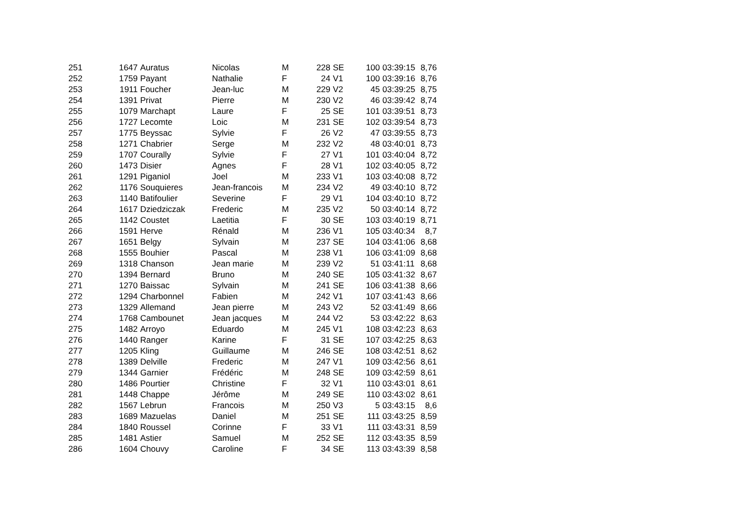| 251 | 1647 | Auratus | Nicolas | M | 228 | SE | 100 | 03:39:15 | 8,76 |
| 252 | 1759 | Payant | Nathalie | F | 24 | V1 | 100 | 03:39:16 | 8,76 |
| 253 | 1911 | Foucher | Jean-luc | M | 229 | V2 | 45 | 03:39:25 | 8,75 |
| 254 | 1391 | Privat | Pierre | M | 230 | V2 | 46 | 03:39:42 | 8,74 |
| 255 | 1079 | Marchapt | Laure | F | 25 | SE | 101 | 03:39:51 | 8,73 |
| 256 | 1727 | Lecomte | Loic | M | 231 | SE | 102 | 03:39:54 | 8,73 |
| 257 | 1775 | Beyssac | Sylvie | F | 26 | V2 | 47 | 03:39:55 | 8,73 |
| 258 | 1271 | Chabrier | Serge | M | 232 | V2 | 48 | 03:40:01 | 8,73 |
| 259 | 1707 | Courally | Sylvie | F | 27 | V1 | 101 | 03:40:04 | 8,72 |
| 260 | 1473 | Disier | Agnes | F | 28 | V1 | 102 | 03:40:05 | 8,72 |
| 261 | 1291 | Piganiol | Joel | M | 233 | V1 | 103 | 03:40:08 | 8,72 |
| 262 | 1176 | Souquieres | Jean-francois | M | 234 | V2 | 49 | 03:40:10 | 8,72 |
| 263 | 1140 | Batifoulier | Severine | F | 29 | V1 | 104 | 03:40:10 | 8,72 |
| 264 | 1617 | Dziedziczak | Frederic | M | 235 | V2 | 50 | 03:40:14 | 8,72 |
| 265 | 1142 | Coustet | Laetitia | F | 30 | SE | 103 | 03:40:19 | 8,71 |
| 266 | 1591 | Herve | Rénald | M | 236 | V1 | 105 | 03:40:34 | 8,7 |
| 267 | 1651 | Belgy | Sylvain | M | 237 | SE | 104 | 03:41:06 | 8,68 |
| 268 | 1555 | Bouhier | Pascal | M | 238 | V1 | 106 | 03:41:09 | 8,68 |
| 269 | 1318 | Chanson | Jean marie | M | 239 | V2 | 51 | 03:41:11 | 8,68 |
| 270 | 1394 | Bernard | Bruno | M | 240 | SE | 105 | 03:41:32 | 8,67 |
| 271 | 1270 | Baissac | Sylvain | M | 241 | SE | 106 | 03:41:38 | 8,66 |
| 272 | 1294 | Charbonnel | Fabien | M | 242 | V1 | 107 | 03:41:43 | 8,66 |
| 273 | 1329 | Allemand | Jean pierre | M | 243 | V2 | 52 | 03:41:49 | 8,66 |
| 274 | 1768 | Cambounet | Jean jacques | M | 244 | V2 | 53 | 03:42:22 | 8,63 |
| 275 | 1482 | Arroyo | Eduardo | M | 245 | V1 | 108 | 03:42:23 | 8,63 |
| 276 | 1440 | Ranger | Karine | F | 31 | SE | 107 | 03:42:25 | 8,63 |
| 277 | 1205 | Kling | Guillaume | M | 246 | SE | 108 | 03:42:51 | 8,62 |
| 278 | 1389 | Delville | Frederic | M | 247 | V1 | 109 | 03:42:56 | 8,61 |
| 279 | 1344 | Garnier | Frédéric | M | 248 | SE | 109 | 03:42:59 | 8,61 |
| 280 | 1486 | Pourtier | Christine | F | 32 | V1 | 110 | 03:43:01 | 8,61 |
| 281 | 1448 | Chappe | Jérôme | M | 249 | SE | 110 | 03:43:02 | 8,61 |
| 282 | 1567 | Lebrun | Francois | M | 250 | V3 | 5 | 03:43:15 | 8,6 |
| 283 | 1689 | Mazuelas | Daniel | M | 251 | SE | 111 | 03:43:25 | 8,59 |
| 284 | 1840 | Roussel | Corinne | F | 33 | V1 | 111 | 03:43:31 | 8,59 |
| 285 | 1481 | Astier | Samuel | M | 252 | SE | 112 | 03:43:35 | 8,59 |
| 286 | 1604 | Chouvy | Caroline | F | 34 | SE | 113 | 03:43:39 | 8,58 |